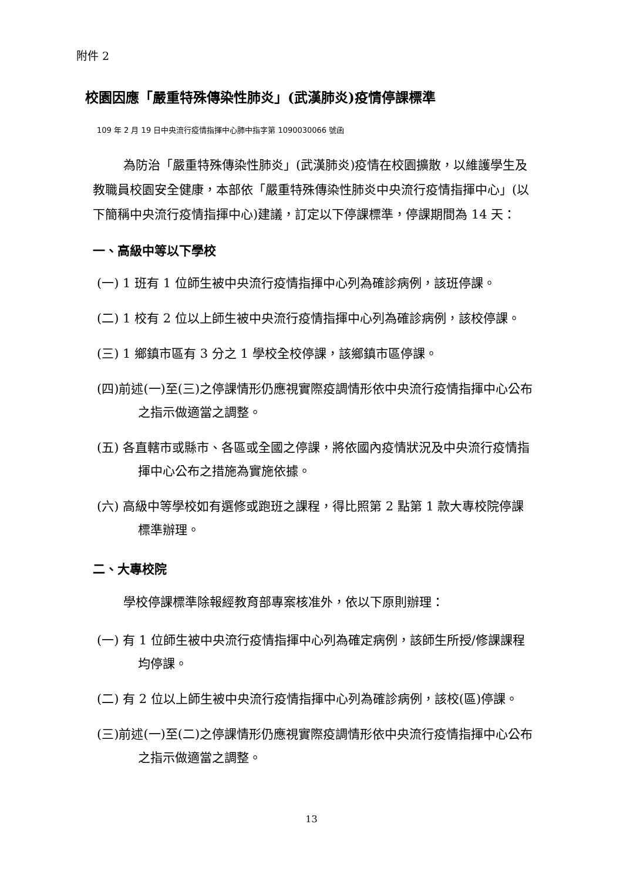附件 2
校園因應「嚴重特殊傳染性肺炎」(武漢肺炎)疫情停課標準
109 年 2 月 19 日中央流行疫情指揮中心肺中指字第 1090030066 號函
為防治「嚴重特殊傳染性肺炎」(武漢肺炎)疫情在校園擴散，以維護學生及教職員校園安全健康，本部依「嚴重特殊傳染性肺炎中央流行疫情指揮中心」(以下簡稱中央流行疫情指揮中心)建議，訂定以下停課標準，停課期間為 14 天：
一、高級中等以下學校
(一) 1 班有 1 位師生被中央流行疫情指揮中心列為確診病例，該班停課。
(二) 1 校有 2 位以上師生被中央流行疫情指揮中心列為確診病例，該校停課。
(三) 1 鄉鎮市區有 3 分之 1 學校全校停課，該鄉鎮市區停課。
(四)前述(一)至(三)之停課情形仍應視實際疫調情形依中央流行疫情指揮中心公布之指示做適當之調整。
(五) 各直轄市或縣市、各區或全國之停課，將依國內疫情狀況及中央流行疫情指揮中心公布之措施為實施依據。
(六) 高級中等學校如有選修或跑班之課程，得比照第 2 點第 1 款大專校院停課標準辦理。
二、大專校院
學校停課標準除報經教育部專案核准外，依以下原則辦理：
(一) 有 1 位師生被中央流行疫情指揮中心列為確定病例，該師生所授/修課課程均停課。
(二) 有 2 位以上師生被中央流行疫情指揮中心列為確診病例，該校(區)停課。
(三)前述(一)至(二)之停課情形仍應視實際疫調情形依中央流行疫情指揮中心公布之指示做適當之調整。
13